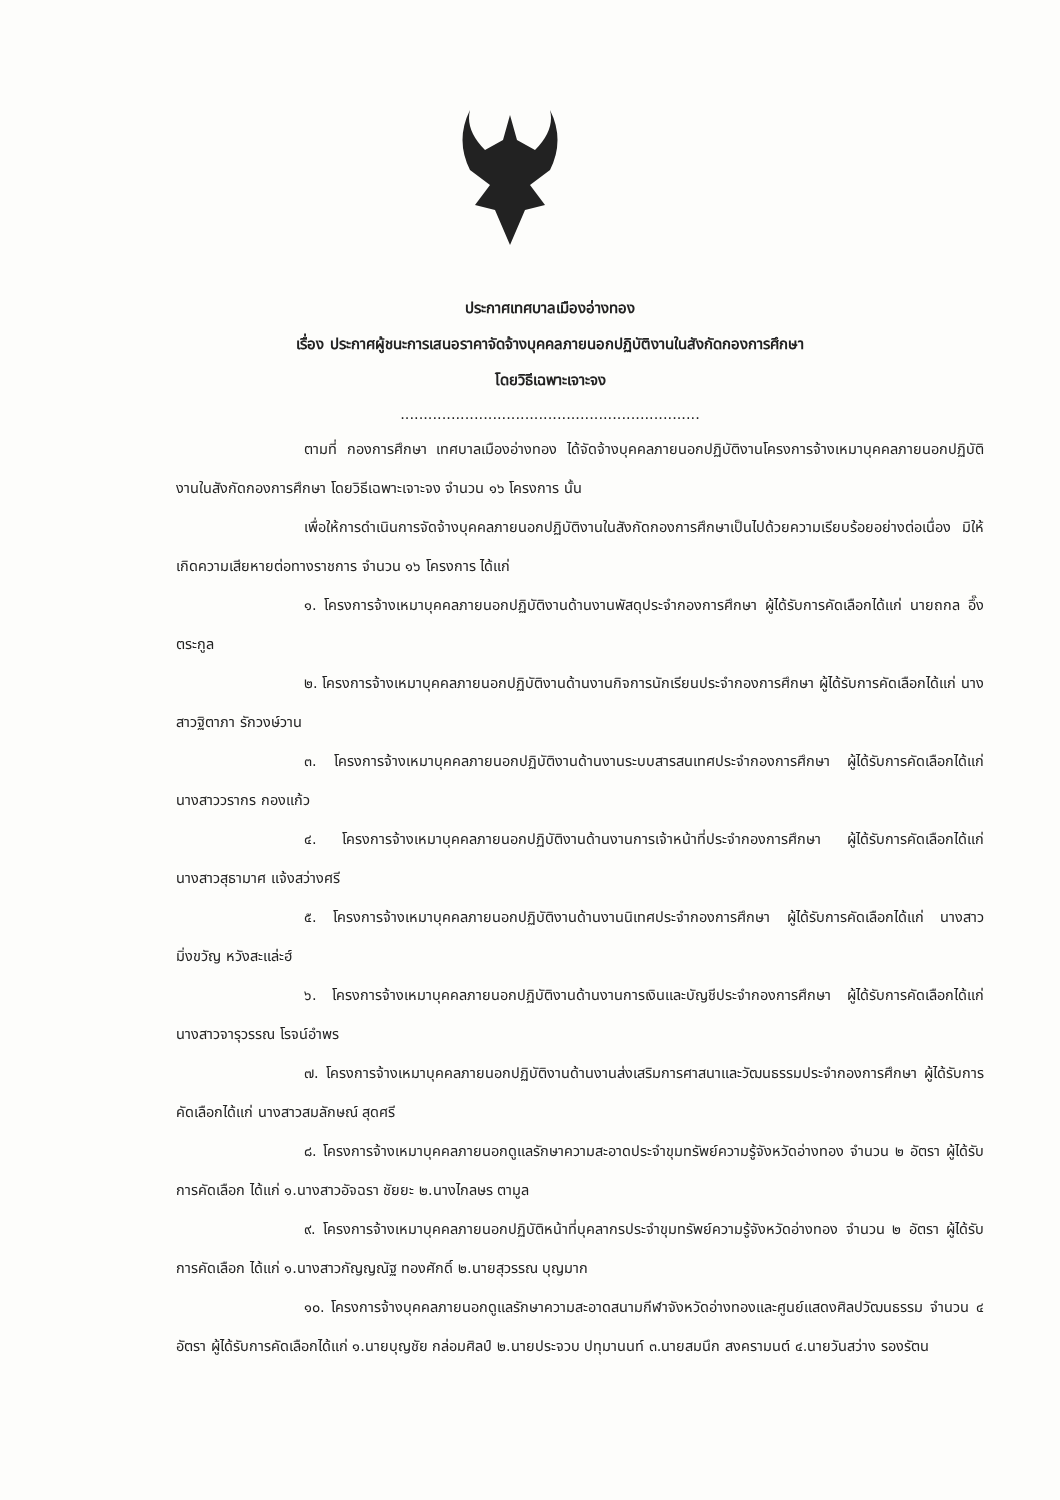ประกาศเทศบาลเมืองอ่างทอง
เรื่อง ประกาศผู้ชนะการเสนอราคาจัดจ้างบุคคลภายนอกปฏิบัติงานในสังกัดกองการศึกษา
โดยวิธีเฉพาะเจาะจง
.................................................................
ตามที่ กองการศึกษา เทศบาลเมืองอ่างทอง ได้จัดจ้างบุคคลภายนอกปฏิบัติงานโครงการจ้างเหมาบุคคลภายนอกปฏิบัติงานในสังกัดกองการศึกษา โดยวิธีเฉพาะเจาะจง จำนวน ๑๖ โครงการ นั้น
เพื่อให้การดำเนินการจัดจ้างบุคคลภายนอกปฏิบัติงานในสังกัดกองการศึกษาเป็นไปด้วยความเรียบร้อยอย่างต่อเนื่อง มิให้เกิดความเสียหายต่อทางราชการ จำนวน ๑๖ โครงการ ได้แก่
๑. โครงการจ้างเหมาบุคคลภายนอกปฏิบัติงานด้านงานพัสดุประจำกองการศึกษา ผู้ได้รับการคัดเลือกได้แก่ นายถกล อึ๊งตระกูล
๒. โครงการจ้างเหมาบุคคลภายนอกปฏิบัติงานด้านงานกิจการนักเรียนประจำกองการศึกษา ผู้ได้รับการคัดเลือกได้แก่ นางสาวฐิตาภา รักวงษ์วาน
๓. โครงการจ้างเหมาบุคคลภายนอกปฏิบัติงานด้านงานระบบสารสนเทศประจำกองการศึกษา ผู้ได้รับการคัดเลือกได้แก่ นางสาววรากร กองแก้ว
๔. โครงการจ้างเหมาบุคคลภายนอกปฏิบัติงานด้านงานการเจ้าหน้าที่ประจำกองการศึกษา ผู้ได้รับการคัดเลือกได้แก่ นางสาวสุธามาศ แจ้งสว่างศรี
๕. โครงการจ้างเหมาบุคคลภายนอกปฏิบัติงานด้านงานนิเทศประจำกองการศึกษา ผู้ได้รับการคัดเลือกได้แก่ นางสาวมิ่งขวัญ หวังสะแล่ะฮ์
๖. โครงการจ้างเหมาบุคคลภายนอกปฏิบัติงานด้านงานการเงินและบัญชีประจำกองการศึกษา ผู้ได้รับการคัดเลือกได้แก่ นางสาวจารุวรรณ โรจน์อำพร
๗. โครงการจ้างเหมาบุคคลภายนอกปฏิบัติงานด้านงานส่งเสริมการศาสนาและวัฒนธรรมประจำกองการศึกษา ผู้ได้รับการคัดเลือกได้แก่ นางสาวสมลักษณ์ สุดศรี
๘. โครงการจ้างเหมาบุคคลภายนอกดูแลรักษาความสะอาดประจำขุมทรัพย์ความรู้จังหวัดอ่างทอง จำนวน ๒ อัตรา ผู้ได้รับการคัดเลือก ได้แก่ ๑.นางสาวอัจฉรา ชัยยะ ๒.นางไกลษร ตามูล
๙. โครงการจ้างเหมาบุคคลภายนอกปฏิบัติหน้าที่บุคลากรประจำขุมทรัพย์ความรู้จังหวัดอ่างทอง จำนวน ๒ อัตรา ผู้ได้รับการคัดเลือก ได้แก่ ๑.นางสาวกัญญณัฐ ทองศักดิ์ ๒.นายสุวรรณ บุญมาก
๑๐. โครงการจ้างบุคคลภายนอกดูแลรักษาความสะอาดสนามกีฬาจังหวัดอ่างทองและศูนย์แสดงศิลปวัฒนธรรม จำนวน ๔ อัตรา ผู้ได้รับการคัดเลือกได้แก่ ๑.นายบุญชัย กล่อมศิลป์ ๒.นายประจวบ ปทุมานนท์ ๓.นายสมนึก สงครามนต์ ๔.นายวันสว่าง รองรัตน